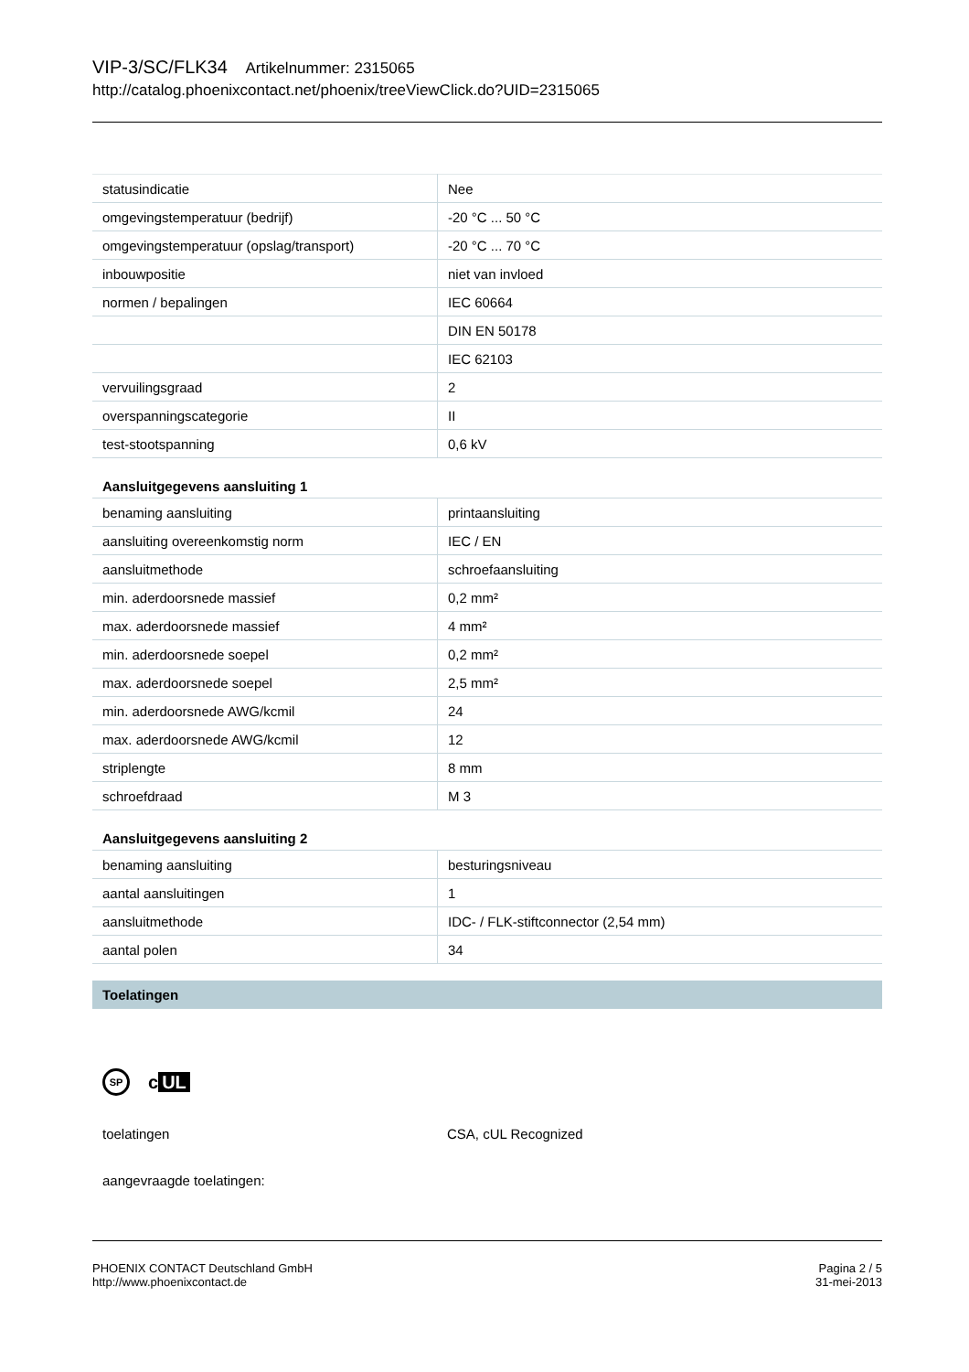VIP-3/SC/FLK34 Artikelnummer: 2315065
http://catalog.phoenixcontact.net/phoenix/treeViewClick.do?UID=2315065
| statusindicatie | Nee |
| omgevingstemperatuur (bedrijf) | -20 °C ... 50 °C |
| omgevingstemperatuur (opslag/transport) | -20 °C ... 70 °C |
| inbouwpositie | niet van invloed |
| normen / bepalingen | IEC 60664 |
| | DIN EN 50178 |
| | IEC 62103 |
| vervuilingsgraad | 2 |
| overspanningscategorie | II |
| test-stootspanning | 0,6 kV |
Aansluitgegevens aansluiting 1
| benaming aansluiting | printaansluiting |
| aansluiting overeenkomstig norm | IEC / EN |
| aansluitmethode | schroefaansluiting |
| min. aderdoorsnede massief | 0,2 mm² |
| max. aderdoorsnede massief | 4 mm² |
| min. aderdoorsnede soepel | 0,2 mm² |
| max. aderdoorsnede soepel | 2,5 mm² |
| min. aderdoorsnede AWG/kcmil | 24 |
| max. aderdoorsnede AWG/kcmil | 12 |
| striplengte | 8 mm |
| schroefdraad | M 3 |
Aansluitgegevens aansluiting 2
| benaming aansluiting | besturingsniveau |
| aantal aansluitingen | 1 |
| aansluitmethode | IDC- / FLK-stiftconnector (2,54 mm) |
| aantal polen | 34 |
Toelatingen
SP c UL
toelatingen CSA, cUL Recognized
aangevraagde toelatingen:
PHOENIX CONTACT Deutschland GmbH
http://www.phoenixcontact.de
Pagina 2 / 5
31-mei-2013